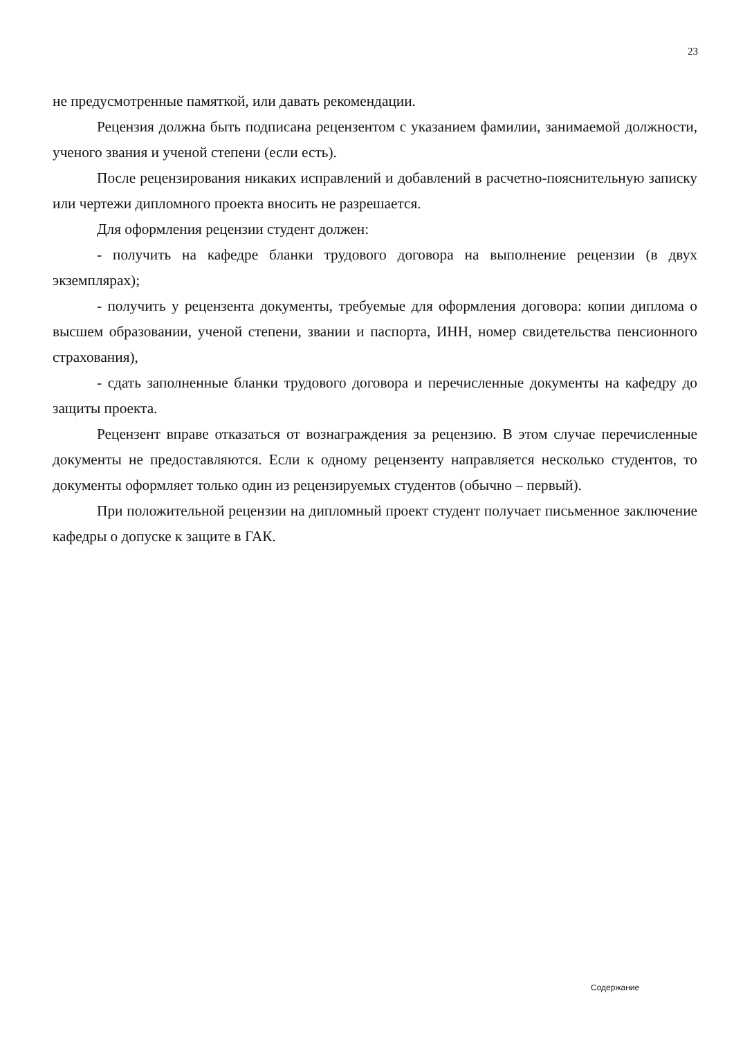23
не предусмотренные памяткой, или давать рекомендации.
Рецензия должна быть подписана рецензентом с указанием фамилии, занимаемой должности, ученого звания и ученой степени (если есть).
После рецензирования никаких исправлений и добавлений в расчетно-пояснительную записку или чертежи дипломного проекта вносить не разрешается.
Для оформления рецензии студент должен:
- получить на кафедре бланки трудового договора на выполнение рецензии (в двух экземплярах);
- получить у рецензента документы, требуемые для оформления договора: копии диплома о высшем образовании, ученой степени, звании и паспорта, ИНН, номер свидетельства пенсионного страхования),
- сдать заполненные бланки трудового договора и перечисленные документы на кафедру до защиты проекта.
Рецензент вправе отказаться от вознаграждения за рецензию. В этом случае перечисленные документы не предоставляются. Если к одному рецензенту направляется несколько студентов, то документы оформляет только один из рецензируемых студентов (обычно – первый).
При положительной рецензии на дипломный проект студент получает письменное заключение кафедры о допуске к защите в ГАК.
Содержание